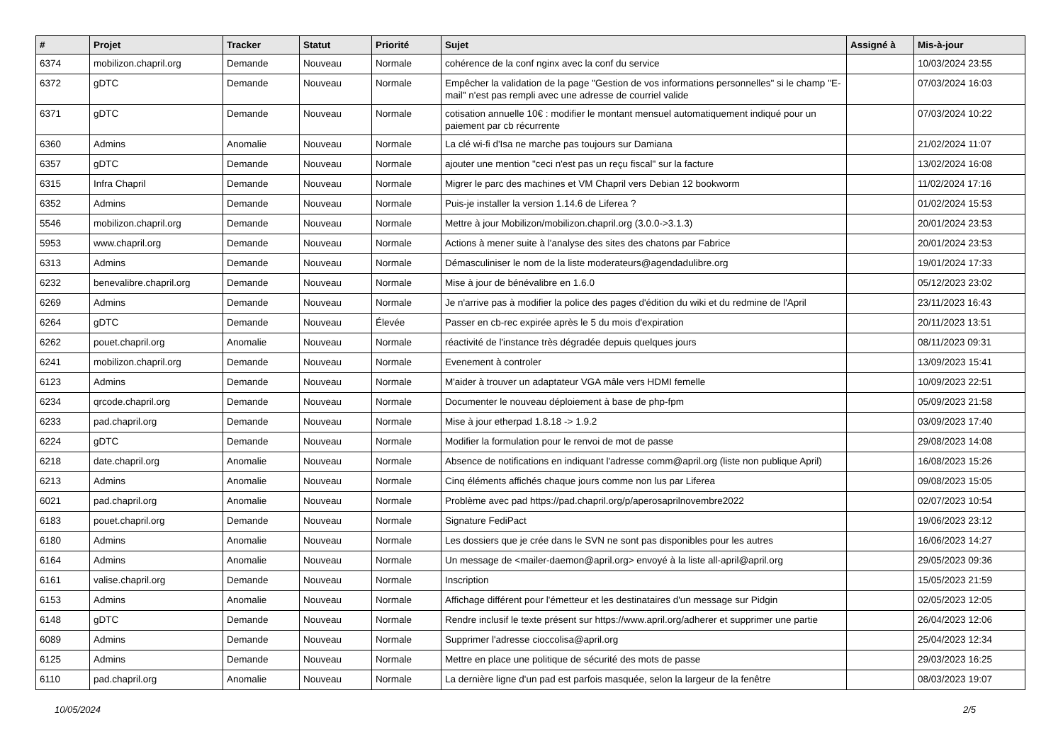| # | Projet | Tracker | Statut | Priorité | Sujet | Assigné à | Mis-à-jour |
| --- | --- | --- | --- | --- | --- | --- | --- |
| 6374 | mobilizon.chapril.org | Demande | Nouveau | Normale | cohérence de la conf nginx avec la conf du service | | 10/03/2024 23:55 |
| 6372 | gDTC | Demande | Nouveau | Normale | Empêcher la validation de la page "Gestion de vos informations personnelles" si le champ "E-mail" n'est pas rempli avec une adresse de courriel valide | | 07/03/2024 16:03 |
| 6371 | gDTC | Demande | Nouveau | Normale | cotisation annuelle 10€ : modifier le montant mensuel automatiquement indiqué pour un paiement par cb récurrente | | 07/03/2024 10:22 |
| 6360 | Admins | Anomalie | Nouveau | Normale | La clé wi-fi d'Isa ne marche pas toujours sur Damiana | | 21/02/2024 11:07 |
| 6357 | gDTC | Demande | Nouveau | Normale | ajouter une mention "ceci n'est pas un reçu fiscal" sur la facture | | 13/02/2024 16:08 |
| 6315 | Infra Chapril | Demande | Nouveau | Normale | Migrer le parc des machines et VM Chapril vers Debian 12 bookworm | | 11/02/2024 17:16 |
| 6352 | Admins | Demande | Nouveau | Normale | Puis-je installer la version 1.14.6 de Liferea ? | | 01/02/2024 15:53 |
| 5546 | mobilizon.chapril.org | Demande | Nouveau | Normale | Mettre à jour Mobilizon/mobilizon.chapril.org (3.0.0->3.1.3) | | 20/01/2024 23:53 |
| 5953 | www.chapril.org | Demande | Nouveau | Normale | Actions à mener suite à l'analyse des sites des chatons par Fabrice | | 20/01/2024 23:53 |
| 6313 | Admins | Demande | Nouveau | Normale | Démasculiniser le nom de la liste moderateurs@agendadulibre.org | | 19/01/2024 17:33 |
| 6232 | benevalibre.chapril.org | Demande | Nouveau | Normale | Mise à jour de bénévalibre en 1.6.0 | | 05/12/2023 23:02 |
| 6269 | Admins | Demande | Nouveau | Normale | Je n'arrive pas à modifier la police des pages d'édition du wiki et du redmine de l'April | | 23/11/2023 16:43 |
| 6264 | gDTC | Demande | Nouveau | Élevée | Passer en cb-rec expirée après le 5 du mois d'expiration | | 20/11/2023 13:51 |
| 6262 | pouet.chapril.org | Anomalie | Nouveau | Normale | réactivité de l'instance très dégradée depuis quelques jours | | 08/11/2023 09:31 |
| 6241 | mobilizon.chapril.org | Demande | Nouveau | Normale | Evenement à controler | | 13/09/2023 15:41 |
| 6123 | Admins | Demande | Nouveau | Normale | M'aider à trouver un adaptateur VGA mâle vers HDMI femelle | | 10/09/2023 22:51 |
| 6234 | qrcode.chapril.org | Demande | Nouveau | Normale | Documenter le nouveau déploiement à base de php-fpm | | 05/09/2023 21:58 |
| 6233 | pad.chapril.org | Demande | Nouveau | Normale | Mise à jour etherpad 1.8.18 -> 1.9.2 | | 03/09/2023 17:40 |
| 6224 | gDTC | Demande | Nouveau | Normale | Modifier la formulation pour le renvoi de mot de passe | | 29/08/2023 14:08 |
| 6218 | date.chapril.org | Anomalie | Nouveau | Normale | Absence de notifications en indiquant l'adresse comm@april.org (liste non publique April) | | 16/08/2023 15:26 |
| 6213 | Admins | Anomalie | Nouveau | Normale | Cinq éléments affichés chaque jours comme non lus par Liferea | | 09/08/2023 15:05 |
| 6021 | pad.chapril.org | Anomalie | Nouveau | Normale | Problème avec pad https://pad.chapril.org/p/aperosaprilnovembre2022 | | 02/07/2023 10:54 |
| 6183 | pouet.chapril.org | Demande | Nouveau | Normale | Signature FediPact | | 19/06/2023 23:12 |
| 6180 | Admins | Anomalie | Nouveau | Normale | Les dossiers que je crée dans le SVN ne sont pas disponibles pour les autres | | 16/06/2023 14:27 |
| 6164 | Admins | Anomalie | Nouveau | Normale | Un message de <mailer-daemon@april.org> envoyé à la liste all-april@april.org | | 29/05/2023 09:36 |
| 6161 | valise.chapril.org | Demande | Nouveau | Normale | Inscription | | 15/05/2023 21:59 |
| 6153 | Admins | Anomalie | Nouveau | Normale | Affichage différent pour l'émetteur et les destinataires d'un message sur Pidgin | | 02/05/2023 12:05 |
| 6148 | gDTC | Demande | Nouveau | Normale | Rendre inclusif le texte présent sur https://www.april.org/adherer et supprimer une partie | | 26/04/2023 12:06 |
| 6089 | Admins | Demande | Nouveau | Normale | Supprimer l'adresse cioccolisa@april.org | | 25/04/2023 12:34 |
| 6125 | Admins | Demande | Nouveau | Normale | Mettre en place une politique de sécurité des mots de passe | | 29/03/2023 16:25 |
| 6110 | pad.chapril.org | Anomalie | Nouveau | Normale | La dernière ligne d'un pad est parfois masquée, selon la largeur de la fenêtre | | 08/03/2023 19:07 |
10/05/2024 2/5